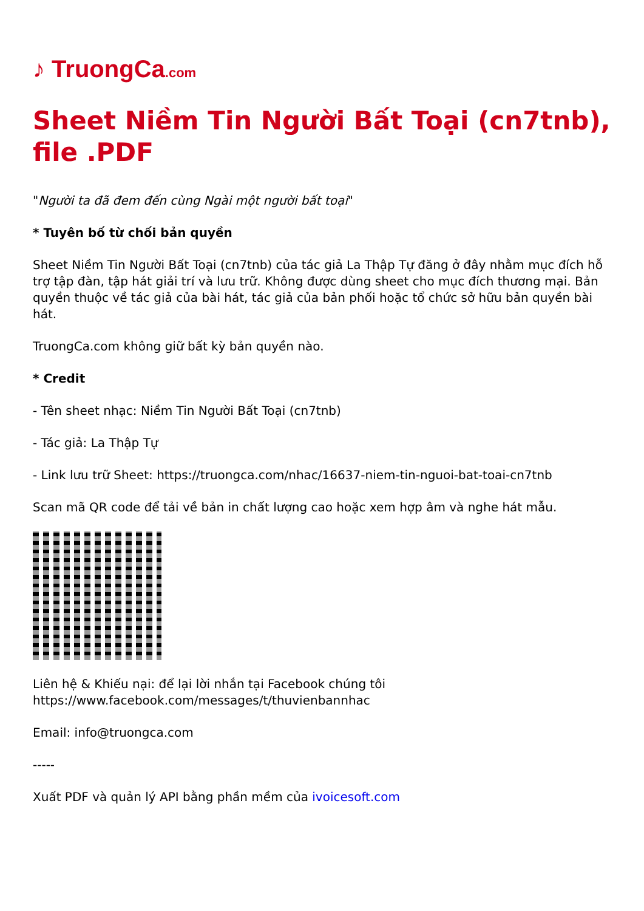♪ TruongCa.com
Sheet Niềm Tin Người Bất Toại (cn7tnb), file .PDF
"Người ta đã đem đến cùng Ngài một người bất toại"
* Tuyên bố từ chối bản quyền
Sheet Niềm Tin Người Bất Toại (cn7tnb) của tác giả La Thập Tự đăng ở đây nhằm mục đích hỗ trợ tập đàn, tập hát giải trí và lưu trữ. Không được dùng sheet cho mục đích thương mại. Bản quyền thuộc về tác giả của bài hát, tác giả của bản phối hoặc tổ chức sở hữu bản quyền bài hát.
TruongCa.com không giữ bất kỳ bản quyền nào.
* Credit
- Tên sheet nhạc: Niềm Tin Người Bất Toại (cn7tnb)
- Tác giả: La Thập Tự
- Link lưu trữ Sheet: https://truongca.com/nhac/16637-niem-tin-nguoi-bat-toai-cn7tnb
Scan mã QR code để tải về bản in chất lượng cao hoặc xem hợp âm và nghe hát mẫu.
Liên hệ & Khiếu nại: để lại lời nhắn tại Facebook chúng tôi
https://www.facebook.com/messages/t/thuvienbannhac
Email: info@truongca.com
-----
Xuất PDF và quản lý API bằng phần mềm của ivoicesoft.com